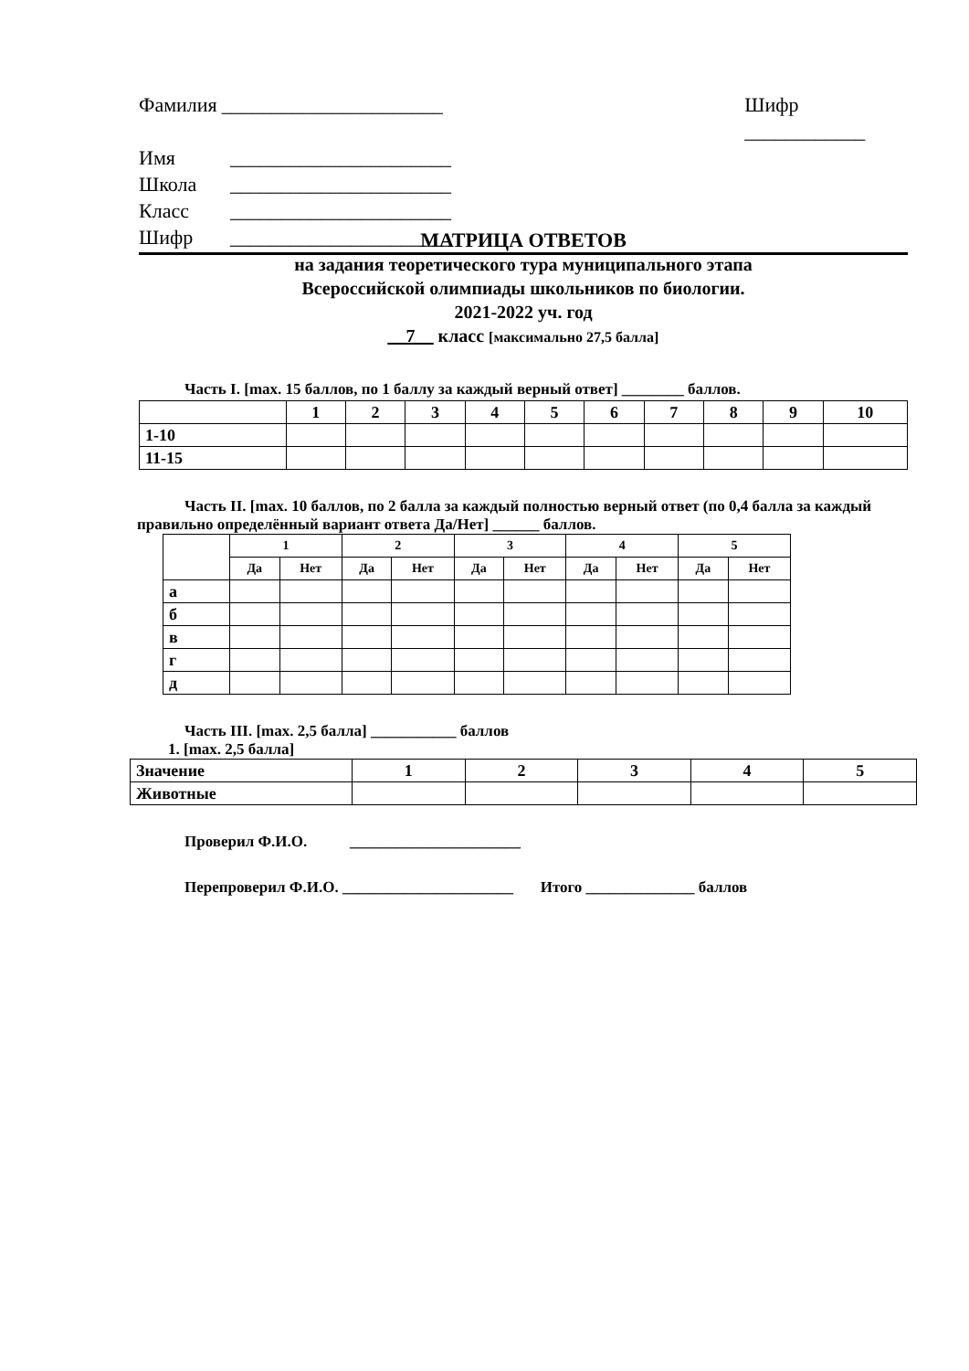Фамилия ______________________ Шифр ____________
Имя ______________________
Школа ______________________
Класс ______________________
Шифр ______________________
МАТРИЦА ОТВЕТОВ
на задания теоретического тура муниципального этапа
Всероссийской олимпиады школьников по биологии.
2021-2022 уч. год
__7__ класс [максимально 27,5 балла]
Часть I. [max. 15 баллов, по 1 баллу за каждый верный ответ] ________ баллов.
| | 1 | 2 | 3 | 4 | 5 | 6 | 7 | 8 | 9 | 10 |
| --- | --- | --- | --- | --- | --- | --- | --- | --- | --- | --- |
| 1-10 | | | | | | | | | | |
| 11-15 | | | | | | | | | | |
Часть II. [max. 10 баллов, по 2 балла за каждый полностью верный ответ (по 0,4 балла за каждый правильно определённый вариант ответа Да/Нет] ______ баллов.
| | 1 | | 2 | | 3 | | 4 | | 5 | |
| --- | --- | --- | --- | --- | --- | --- | --- | --- | --- | --- |
| | Да | Нет | Да | Нет | Да | Нет | Да | Нет | Да | Нет |
| а | | | | | | | | | | |
| б | | | | | | | | | | |
| в | | | | | | | | | | |
| г | | | | | | | | | | |
| д | | | | | | | | | | |
Часть III. [max. 2,5 балла] ___________ баллов
1. [max. 2,5 балла]
| Значение | 1 | 2 | 3 | 4 | 5 |
| Животные | | | | | |
Проверил Ф.И.О. ______________________
Перепроверил Ф.И.О. ______________________ Итого ______________ баллов